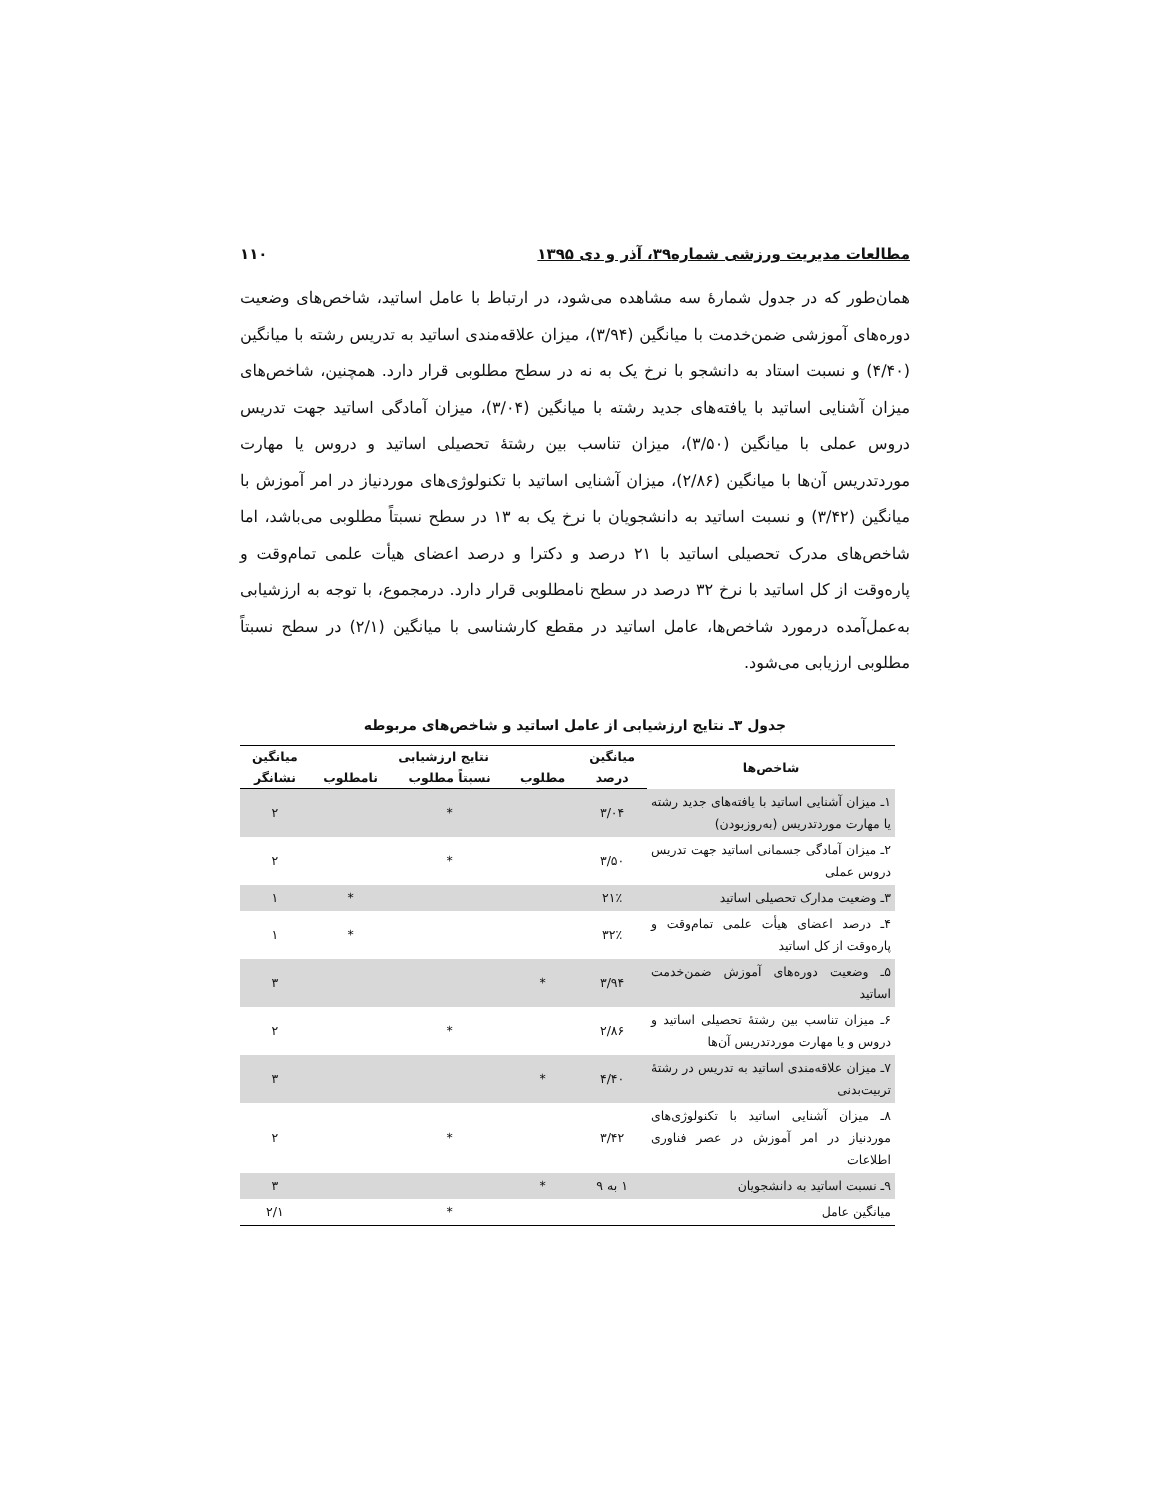مطالعات مدیریت ورزشی شماره۳۹، آذر و دی ۱۳۹۵ ۱۱۰
همان‌طور که در جدول شمارۀ سه مشاهده می‌شود، در ارتباط با عامل اساتید، شاخص‌های وضعیت دوره‌های آموزشی ضمن‌خدمت با میانگین (۳/۹۴)، میزان علاقه‌مندی اساتید به تدریس رشته با میانگین (۴/۴۰) و نسبت استاد به دانشجو با نرخ یک به نه در سطح مطلوبی قرار دارد. همچنین، شاخص‌های میزان آشنایی اساتید با یافته‌های جدید رشته با میانگین (۳/۰۴)، میزان آمادگی اساتید جهت تدریس دروس عملی با میانگین (۳/۵۰)، میزان تناسب بین رشتۀ تحصیلی اساتید و دروس یا مهارت موردتدریس آن‌ها با میانگین (۲/۸۶)، میزان آشنایی اساتید با تکنولوژی‌های موردنیاز در امر آموزش با میانگین (۳/۴۲) و نسبت اساتید به دانشجویان با نرخ یک به ۱۳ در سطح نسبتاً مطلوبی می‌باشد، اما شاخص‌های مدرک تحصیلی اساتید با ۲۱ درصد و دکترا و درصد اعضای هیأت علمی تمام‌وقت و پاره‌وقت از کل اساتید با نرخ ۳۲ درصد در سطح نامطلوبی قرار دارد. درمجموع، با توجه به ارزشیابی به‌عمل‌آمده درمورد شاخص‌ها، عامل اساتید در مقطع کارشناسی با میانگین (۲/۱) در سطح نسبتاً مطلوبی ارزیابی می‌شود.
جدول ۳ـ نتایج ارزشیابی از عامل اساتید و شاخص‌های مربوطه
| شاخص‌ها | میانگین | نتایج ارزشیابی | | | میانگین |
| --- | --- | --- | --- | --- | --- |
| | درصد | مطلوب | نسبتاً مطلوب | نامطلوب | نشانگر |
| ۱ـ میزان آشنایی اساتید با یافته‌های جدید رشته یا مهارت موردتدریس (به‌روزبودن) | ۳/۰۴ | | * | | ۲ |
| ۲ـ میزان آمادگی جسمانی اساتید جهت تدریس دروس عملی | ۳/۵۰ | | * | | ۲ |
| ۳ـ وضعیت مدارک تحصیلی اساتید | ۲۱٪ | | | * | ۱ |
| ۴ـ درصد اعضای هیأت علمی تمام‌وقت و پاره‌وقت از کل اساتید | ۳۲٪ | | | * | ۱ |
| ۵ـ وضعیت دوره‌های آموزش ضمن‌خدمت اساتید | ۳/۹۴ | * | | | ۳ |
| ۶ـ میزان تناسب بین رشتۀ تحصیلی اساتید و دروس و یا مهارت موردتدریس آن‌ها | ۲/۸۶ | | * | | ۲ |
| ۷ـ میزان علاقه‌مندی اساتید به تدریس در رشتۀ تربیت‌بدنی | ۴/۴۰ | * | | | ۳ |
| ۸ـ میزان آشنایی اساتید با تکنولوژی‌های موردنیاز در امر آموزش در عصر فناوری اطلاعات | ۳/۴۲ | | * | | ۲ |
| ۹ـ نسبت اساتید به دانشجویان | ۱ به ۹ | * | | | ۳ |
| میانگین عامل | | | * | | ۲/۱ |